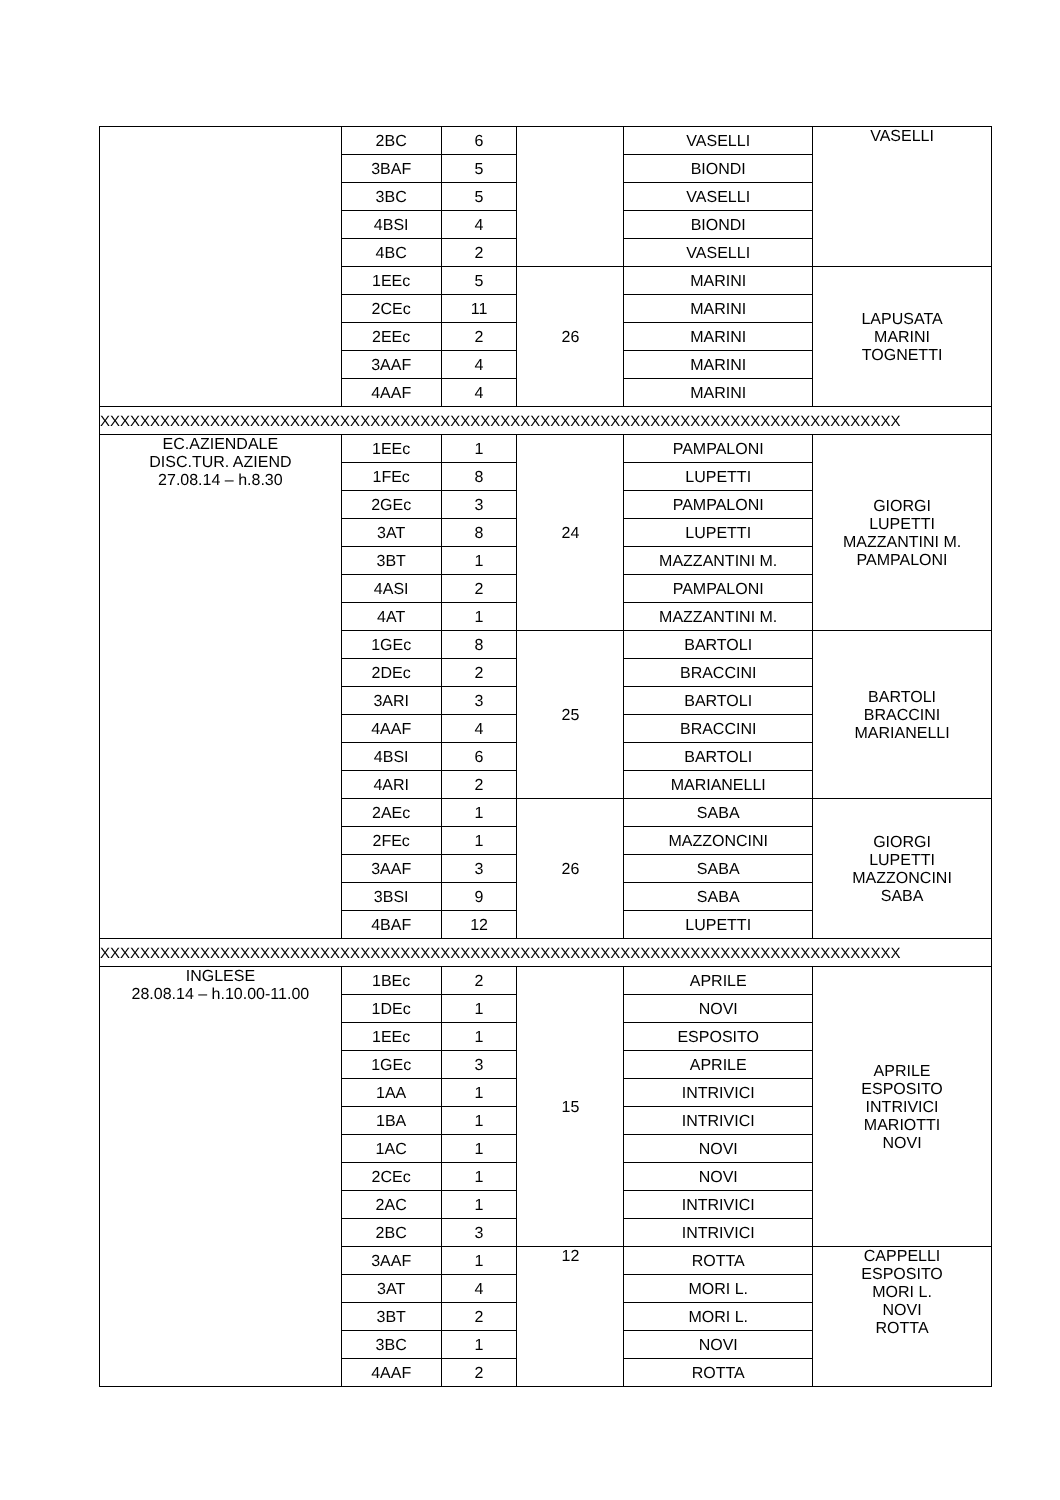| | 2BC | 6 | | VASELLI | VASELLI |
| | 3BAF | 5 | | BIONDI | |
| | 3BC | 5 | | VASELLI | |
| | 4BSI | 4 | | BIONDI | |
| | 4BC | 2 | | VASELLI | |
| | 1EEc | 5 | 26 | MARINI | LAPUSATA MARINI TOGNETTI |
| | 2CEc | 11 | | MARINI | |
| | 2EEc | 2 | | MARINI | |
| | 3AAF | 4 | | MARINI | |
| | 4AAF | 4 | | MARINI | |
| XXXXXXXXXXXXXXXXXXXXXXXXXXXXXXXXXXXXXXXXXXXXXXXXXXXXXXXXXXXXXXXXXXXXXXXXXXXXXXXX | | | | | |
| EC.AZIENDALE DISC.TUR. AZIEND 27.08.14 – h.8.30 | 1EEc | 1 | 24 | PAMPALONI | GIORGI LUPETTI MAZZANTINI M. PAMPALONI |
| | 1FEc | 8 | | LUPETTI | |
| | 2GEc | 3 | | PAMPALONI | |
| | 3AT | 8 | | LUPETTI | |
| | 3BT | 1 | | MAZZANTINI M. | |
| | 4ASI | 2 | | PAMPALONI | |
| | 4AT | 1 | | MAZZANTINI M. | |
| | 1GEc | 8 | 25 | BARTOLI | BARTOLI BRACCINI MARIANELLI |
| | 2DEc | 2 | | BRACCINI | |
| | 3ARI | 3 | | BARTOLI | |
| | 4AAF | 4 | | BRACCINI | |
| | 4BSI | 6 | | BARTOLI | |
| | 4ARI | 2 | | MARIANELLI | |
| | 2AEc | 1 | 26 | SABA | GIORGI LUPETTI MAZZONCINI SABA |
| | 2FEc | 1 | | MAZZONCINI | |
| | 3AAF | 3 | | SABA | |
| | 3BSI | 9 | | SABA | |
| | 4BAF | 12 | | LUPETTI | |
| XXXXXXXXXXXXXXXXXXXXXXXXXXXXXXXXXXXXXXXXXXXXXXXXXXXXXXXXXXXXXXXXXXXXXXXXXXXXXXXX | | | | | |
| INGLESE 28.08.14 – h.10.00-11.00 | 1BEc | 2 | 15 | APRILE | APRILE ESPOSITO INTRIVICI MARIOTTI NOVI |
| | 1DEc | 1 | | NOVI | |
| | 1EEc | 1 | | ESPOSITO | |
| | 1GEc | 3 | | APRILE | |
| | 1AA | 1 | | INTRIVICI | |
| | 1BA | 1 | | INTRIVICI | |
| | 1AC | 1 | | NOVI | |
| | 2CEc | 1 | | NOVI | |
| | 2AC | 1 | | INTRIVICI | |
| | 2BC | 3 | | INTRIVICI | |
| | 3AAF | 1 | 12 | ROTTA | CAPPELLI ESPOSITO MORI L. NOVI ROTTA |
| | 3AT | 4 | | MORI L. | |
| | 3BT | 2 | | MORI L. | |
| | 3BC | 1 | | NOVI | |
| | 4AAF | 2 | | ROTTA | |